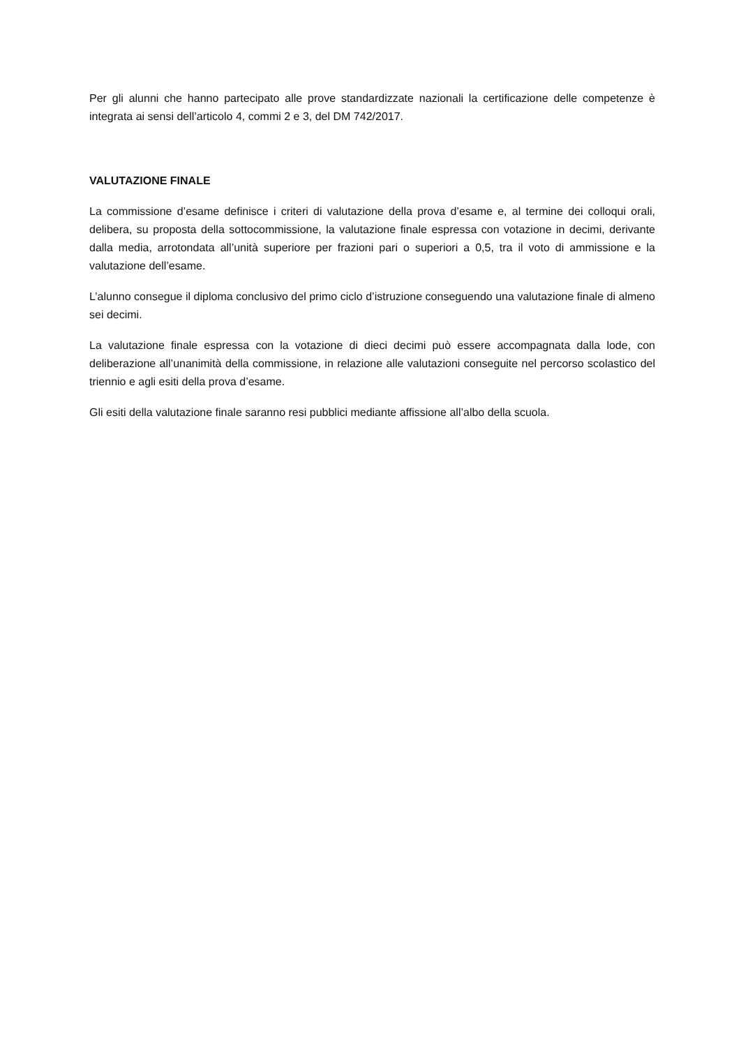Per gli alunni che hanno partecipato alle prove standardizzate nazionali la certificazione delle competenze è integrata ai sensi dell’articolo 4, commi 2 e 3, del DM 742/2017.
VALUTAZIONE FINALE
La commissione d’esame definisce i criteri di valutazione della prova d’esame e, al termine dei colloqui orali, delibera, su proposta della sottocommissione, la valutazione finale espressa con votazione in decimi, derivante dalla media, arrotondata all’unità superiore per frazioni pari o superiori a 0,5, tra il voto di ammissione e la valutazione dell’esame.
L’alunno consegue il diploma conclusivo del primo ciclo d’istruzione conseguendo una valutazione finale di almeno sei decimi.
La valutazione finale espressa con la votazione di dieci decimi può essere accompagnata dalla lode, con deliberazione all’unanimità della commissione, in relazione alle valutazioni conseguite nel percorso scolastico del triennio e agli esiti della prova d’esame.
Gli esiti della valutazione finale saranno resi pubblici mediante affissione all’albo della scuola.